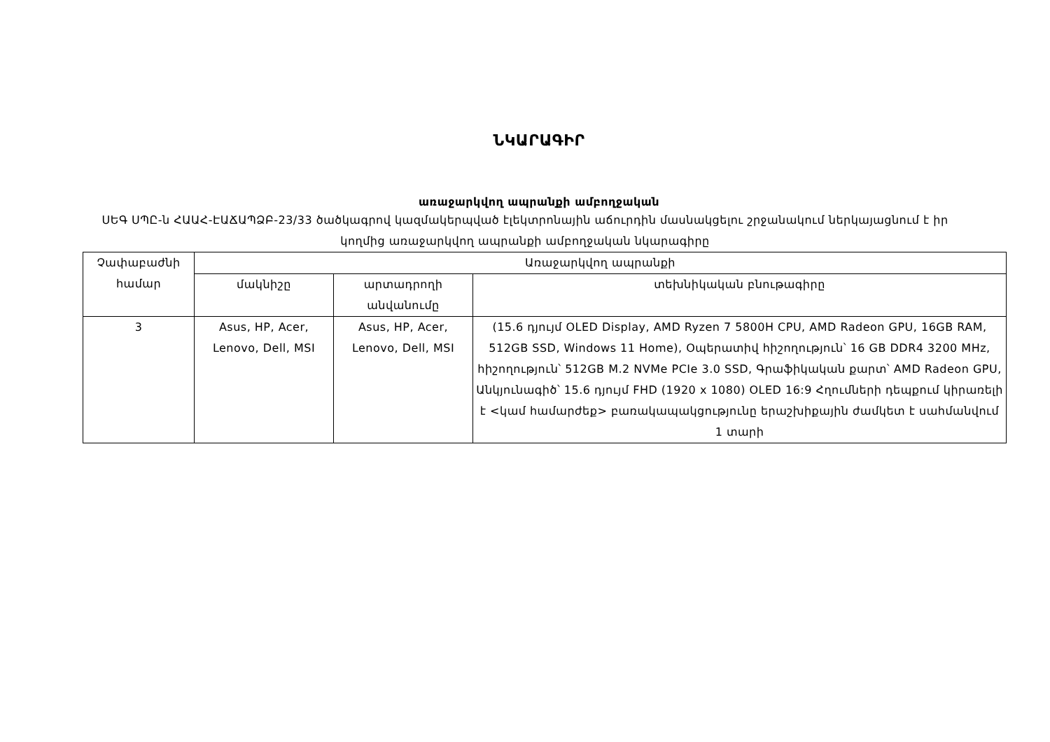ՆԿԱՐԱԳԻՐ
առաջարկվող ապրանքի ամբողջական
ՍԵԳ ՍՊԸ-ն ՀԱԱՀ-ԷԱՃԱՊՁԲ-23/33 ծածկագրով կազմակերպված էլեկտրոնային աճուրդին մասնակցելու շրջանակում ներկայացնում է իր կողմից առաջարկվող ապրանքի ամբողջական նկարագիրը
| Չափաբաժնի համար | Առաջարկվող ապրանքի | | |
| --- | --- | --- | --- |
| | մակնիշը | արտադրողի անվանումը | տեխնիկական բնութագիրը |
| 3 | Asus, HP, Acer, Lenovo, Dell, MSI | Asus, HP, Acer, Lenovo, Dell, MSI | (15.6 դյույմ OLED Display, AMD Ryzen 7 5800H CPU, AMD Radeon GPU, 16GB RAM, 512GB SSD, Windows 11 Home), Օպերատիվ հիշողություն՝ 16 GB DDR4 3200 MHz, հիշողություն՝ 512GB M.2 NVMe PCIe 3.0 SSD, Գրաֆիկական քարտ՝ AMD Radeon GPU, Անկյունագիծ՝ 15.6 դյույմ FHD (1920 x 1080) OLED 16:9 Հղումների դեպքում կիրառելի է <կամ համարժեք> բառակապակցությունը երաշխիքային ժամկետ է սահմանվում 1 տարի |